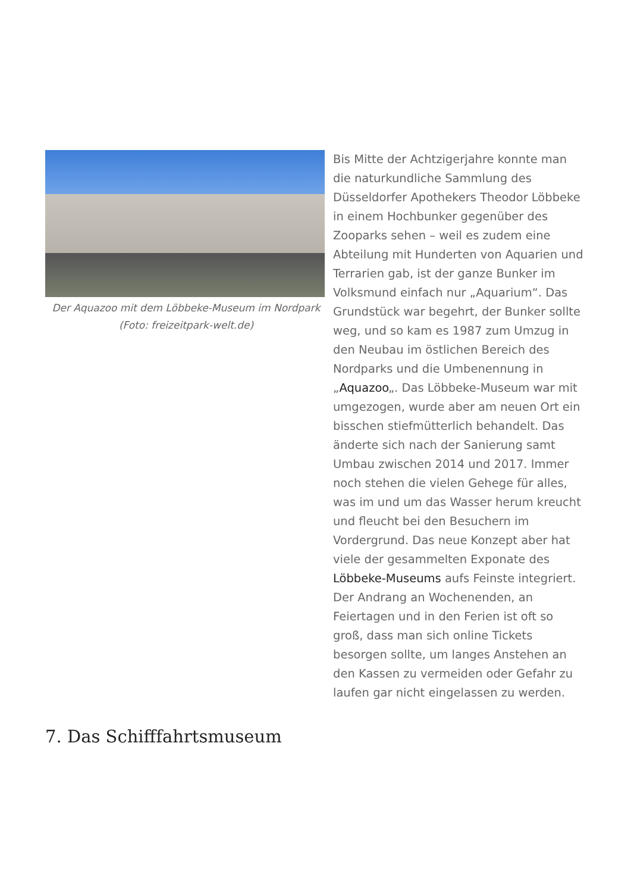Der Aquazoo mit dem Löbbeke-Museum im Nordpark (Foto: freizeitpark-welt.de)
Bis Mitte der Achtzigerjahre konnte man die naturkundliche Sammlung des Düsseldorfer Apothekers Theodor Löbbeke in einem Hochbunker gegenüber des Zooparks sehen – weil es zudem eine Abteilung mit Hunderten von Aquarien und Terrarien gab, ist der ganze Bunker im Volksmund einfach nur „Aquarium“. Das Grundstück war begehrt, der Bunker sollte weg, und so kam es 1987 zum Umzug in den Neubau im östlichen Bereich des Nordparks und die Umbenennung in „Aquazoo„. Das Löbbeke-Museum war mit umgezogen, wurde aber am neuen Ort ein bisschen stiefmütterlich behandelt. Das änderte sich nach der Sanierung samt Umbau zwischen 2014 und 2017. Immer noch stehen die vielen Gehege für alles, was im und um das Wasser herum kreucht und fleucht bei den Besuchern im Vordergrund. Das neue Konzept aber hat viele der gesammelten Exponate des Löbbeke-Museums aufs Feinste integriert. Der Andrang an Wochenenden, an Feiertagen und in den Ferien ist oft so groß, dass man sich online Tickets besorgen sollte, um langes Anstehen an den Kassen zu vermeiden oder Gefahr zu laufen gar nicht eingelassen zu werden.
7. Das Schifffahrtsmuseum